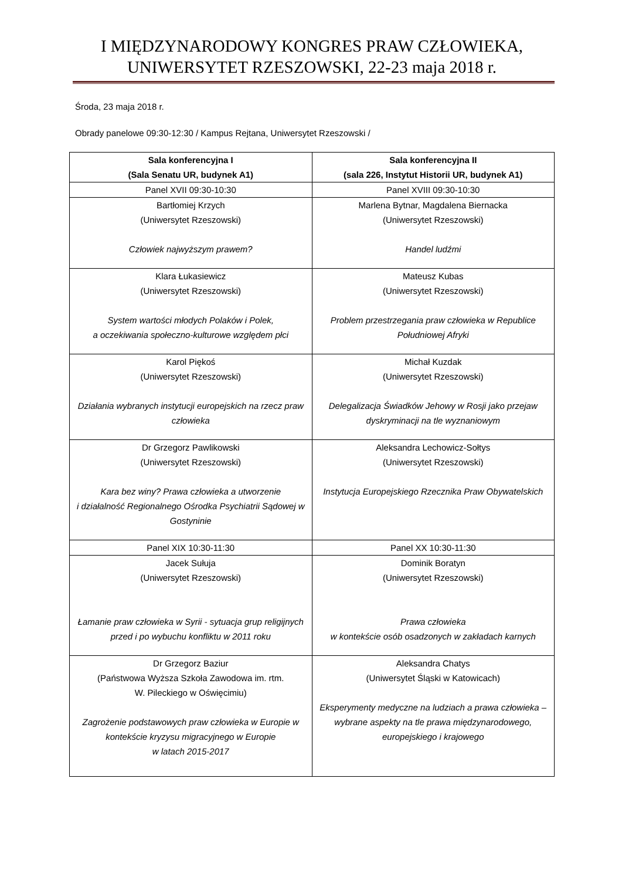I MIĘDZYNARODOWY KONGRES PRAW CZŁOWIEKA,
UNIWERSYTET RZESZOWSKI, 22-23 maja 2018 r.
Środa, 23 maja 2018 r.
Obrady panelowe 09:30-12:30 / Kampus Rejtana, Uniwersytet Rzeszowski /
| Sala konferencyjna I (Sala Senatu UR, budynek A1) | Sala konferencyjna II (sala 226, Instytut Historii UR, budynek A1) |
| --- | --- |
| Panel XVII 09:30-10:30 | Panel XVIII 09:30-10:30 |
| Bartłomiej Krzych (Uniwersytet Rzeszowski) Człowiek najwyższym prawem? | Marlena Bytnar, Magdalena Biernacka (Uniwersytet Rzeszowski) Handel ludźmi |
| Klara Łukasiewicz (Uniwersytet Rzeszowski) System wartości młodych Polaków i Polek, a oczekiwania społeczno-kulturowe względem płci | Mateusz Kubas (Uniwersytet Rzeszowski) Problem przestrzegania praw człowieka w Republice Południowej Afryki |
| Karol Piękoś (Uniwersytet Rzeszowski) Działania wybranych instytucji europejskich na rzecz praw człowieka | Michał Kuzdak (Uniwersytet Rzeszowski) Delegalizacja Świadków Jehowy w Rosji jako przejaw dyskryminacji na tle wyznaniowym |
| Dr Grzegorz Pawlikowski (Uniwersytet Rzeszowski) Kara bez winy? Prawa człowieka a utworzenie i działalność Regionalnego Ośrodka Psychiatrii Sądowej w Gostyninie | Aleksandra Lechowicz-Sołtys (Uniwersytet Rzeszowski) Instytucja Europejskiego Rzecznika Praw Obywatelskich |
| Panel XIX 10:30-11:30 | Panel XX 10:30-11:30 |
| Jacek Sułuja (Uniwersytet Rzeszowski) Łamanie praw człowieka w Syrii - sytuacja grup religijnych przed i po wybuchu konfliktu w 2011 roku | Dominik Boratyn (Uniwersytet Rzeszowski) Prawa człowieka w kontekście osób osadzonych w zakładach karnych |
| Dr Grzegorz Baziur (Państwowa Wyższa Szkoła Zawodowa im. rtm. W. Pileckiego w Oświęcimiu) Zagrożenie podstawowych praw człowieka w Europie w kontekście kryzysu migracyjnego w Europie w latach 2015-2017 | Aleksandra Chatys (Uniwersytet Śląski w Katowicach) Eksperymenty medyczne na ludziach a prawa człowieka – wybrane aspekty na tle prawa międzynarodowego, europejskiego i krajowego |